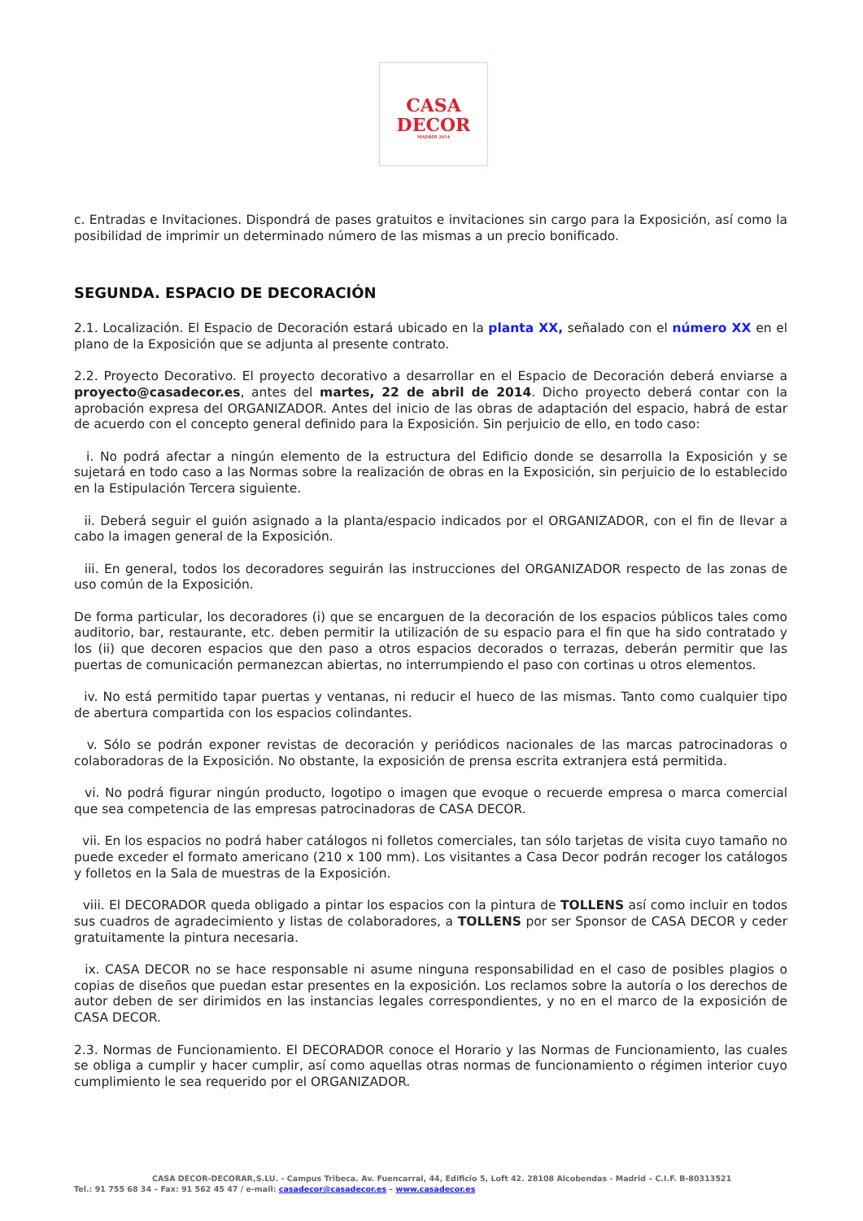CASA
DECOR
MADRID 2014
c. Entradas e Invitaciones. Dispondrá de pases gratuitos e invitaciones sin cargo para la Exposición, así como la posibilidad de imprimir un determinado número de las mismas a un precio bonificado.
SEGUNDA. ESPACIO DE DECORACIÓN
2.1. Localización. El Espacio de Decoración estará ubicado en la planta XX, señalado con el número XX en el plano de la Exposición que se adjunta al presente contrato.
2.2. Proyecto Decorativo. El proyecto decorativo a desarrollar en el Espacio de Decoración deberá enviarse a proyecto@casadecor.es, antes del martes, 22 de abril de 2014. Dicho proyecto deberá contar con la aprobación expresa del ORGANIZADOR. Antes del inicio de las obras de adaptación del espacio, habrá de estar de acuerdo con el concepto general definido para la Exposición. Sin perjuicio de ello, en todo caso:
i. No podrá afectar a ningún elemento de la estructura del Edificio donde se desarrolla la Exposición y se sujetará en todo caso a las Normas sobre la realización de obras en la Exposición, sin perjuicio de lo establecido en la Estipulación Tercera siguiente.
ii. Deberá seguir el guión asignado a la planta/espacio indicados por el ORGANIZADOR, con el fin de llevar a cabo la imagen general de la Exposición.
iii. En general, todos los decoradores seguirán las instrucciones del ORGANIZADOR respecto de las zonas de uso común de la Exposición.
De forma particular, los decoradores (i) que se encarguen de la decoración de los espacios públicos tales como auditorio, bar, restaurante, etc. deben permitir la utilización de su espacio para el fin que ha sido contratado y los (ii) que decoren espacios que den paso a otros espacios decorados o terrazas, deberán permitir que las puertas de comunicación permanezcan abiertas, no interrumpiendo el paso con cortinas u otros elementos.
iv. No está permitido tapar puertas y ventanas, ni reducir el hueco de las mismas. Tanto como cualquier tipo de abertura compartida con los espacios colindantes.
v. Sólo se podrán exponer revistas de decoración y periódicos nacionales de las marcas patrocinadoras o colaboradoras de la Exposición. No obstante, la exposición de prensa escrita extranjera está permitida.
vi. No podrá figurar ningún producto, logotipo o imagen que evoque o recuerde empresa o marca comercial que sea competencia de las empresas patrocinadoras de CASA DECOR.
vii. En los espacios no podrá haber catálogos ni folletos comerciales, tan sólo tarjetas de visita cuyo tamaño no puede exceder el formato americano (210 x 100 mm). Los visitantes a Casa Decor podrán recoger los catálogos y folletos en la Sala de muestras de la Exposición.
viii. El DECORADOR queda obligado a pintar los espacios con la pintura de TOLLENS así como incluir en todos sus cuadros de agradecimiento y listas de colaboradores, a TOLLENS por ser Sponsor de CASA DECOR y ceder gratuitamente la pintura necesaria.
ix. CASA DECOR no se hace responsable ni asume ninguna responsabilidad en el caso de posibles plagios o copias de diseños que puedan estar presentes en la exposición. Los reclamos sobre la autoría o los derechos de autor deben de ser dirimidos en las instancias legales correspondientes, y no en el marco de la exposición de CASA DECOR.
2.3. Normas de Funcionamiento. El DECORADOR conoce el Horario y las Normas de Funcionamiento, las cuales se obliga a cumplir y hacer cumplir, así como aquellas otras normas de funcionamiento o régimen interior cuyo cumplimiento le sea requerido por el ORGANIZADOR.
CASA DECOR-DECORAR,S.LU. - Campus Tribeca. Av. Fuencarral, 44, Edificio 5, Loft 42. 28108 Alcobendas - Madrid – C.I.F. B-80313521
Tel.: 91 755 68 34 – Fax: 91 562 45 47 / e-mail: casadecor@casadecor.es – www.casadecor.es